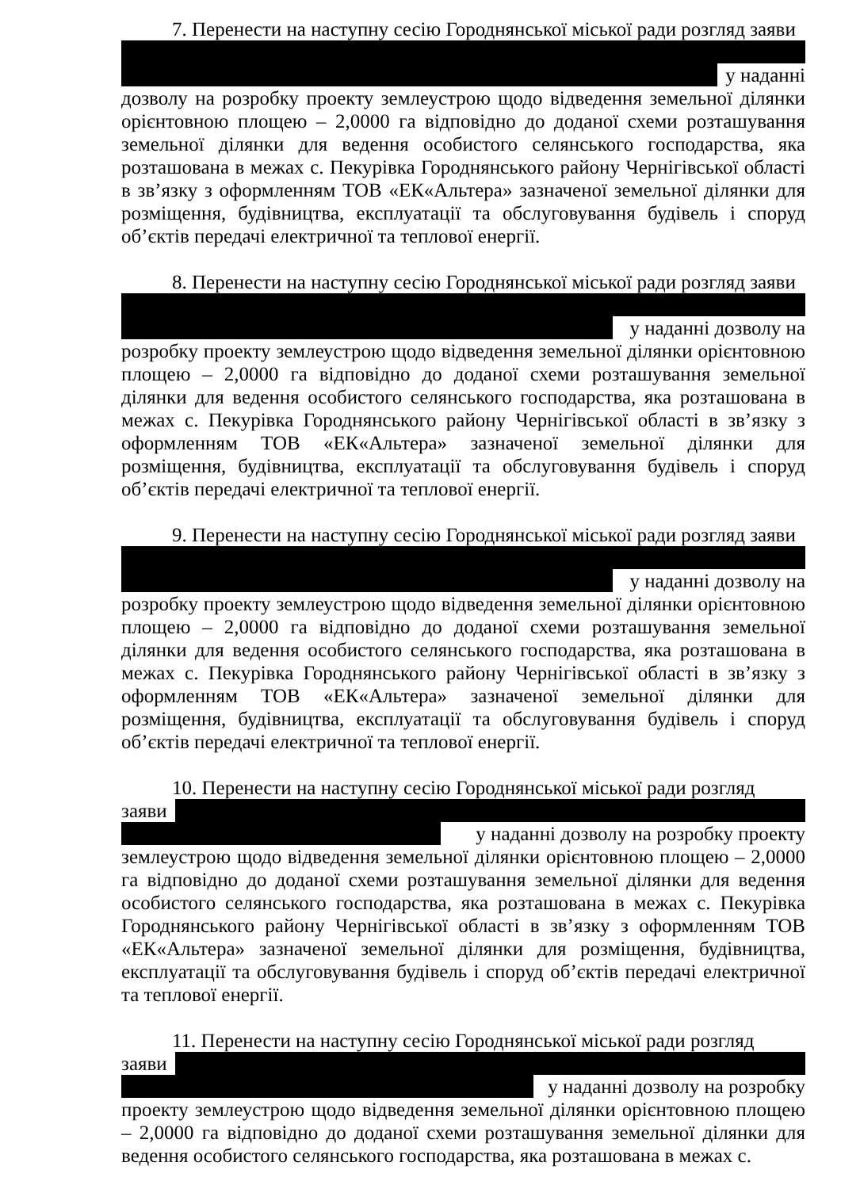7. Перенести на наступну сесію Городнянської міської ради розгляд заяви
у наданні
дозволу на розробку проекту землеустрою щодо відведення земельної ділянки орієнтовною площею – 2,0000 га відповідно до доданої схеми розташування земельної ділянки для ведення особистого селянського господарства, яка розташована в межах с. Пекурівка Городнянського району Чернігівської області в зв’язку з оформленням ТОВ «ЕК«Альтера» зазначеної земельної ділянки для розміщення, будівництва, експлуатації та обслуговування будівель і споруд об’єктів передачі електричної та теплової енергії.
8. Перенести на наступну сесію Городнянської міської ради розгляд заяви
у наданні дозволу на
розробку проекту землеустрою щодо відведення земельної ділянки орієнтовною площею – 2,0000 га відповідно до доданої схеми розташування земельної ділянки для ведення особистого селянського господарства, яка розташована в межах с. Пекурівка Городнянського району Чернігівської області в зв’язку з оформленням ТОВ «ЕК«Альтера» зазначеної земельної ділянки для розміщення, будівництва, експлуатації та обслуговування будівель і споруд об’єктів передачі електричної та теплової енергії.
9. Перенести на наступну сесію Городнянської міської ради розгляд заяви
у наданні дозволу на
розробку проекту землеустрою щодо відведення земельної ділянки орієнтовною площею – 2,0000 га відповідно до доданої схеми розташування земельної ділянки для ведення особистого селянського господарства, яка розташована в межах с. Пекурівка Городнянського району Чернігівської області в зв’язку з оформленням ТОВ «ЕК«Альтера» зазначеної земельної ділянки для розміщення, будівництва, експлуатації та обслуговування будівель і споруд об’єктів передачі електричної та теплової енергії.
10. Перенести на наступну сесію Городнянської міської ради розгляд
заяви
у наданні дозволу на розробку проекту
землеустрою щодо відведення земельної ділянки орієнтовною площею – 2,0000 га відповідно до доданої схеми розташування земельної ділянки для ведення особистого селянського господарства, яка розташована в межах с. Пекурівка Городнянського району Чернігівської області в зв’язку з оформленням ТОВ «ЕК«Альтера» зазначеної земельної ділянки для розміщення, будівництва, експлуатації та обслуговування будівель і споруд об’єктів передачі електричної та теплової енергії.
11. Перенести на наступну сесію Городнянської міської ради розгляд
заяви
у наданні дозволу на розробку
проекту землеустрою щодо відведення земельної ділянки орієнтовною площею – 2,0000 га відповідно до доданої схеми розташування земельної ділянки для ведення особистого селянського господарства, яка розташована в межах с.